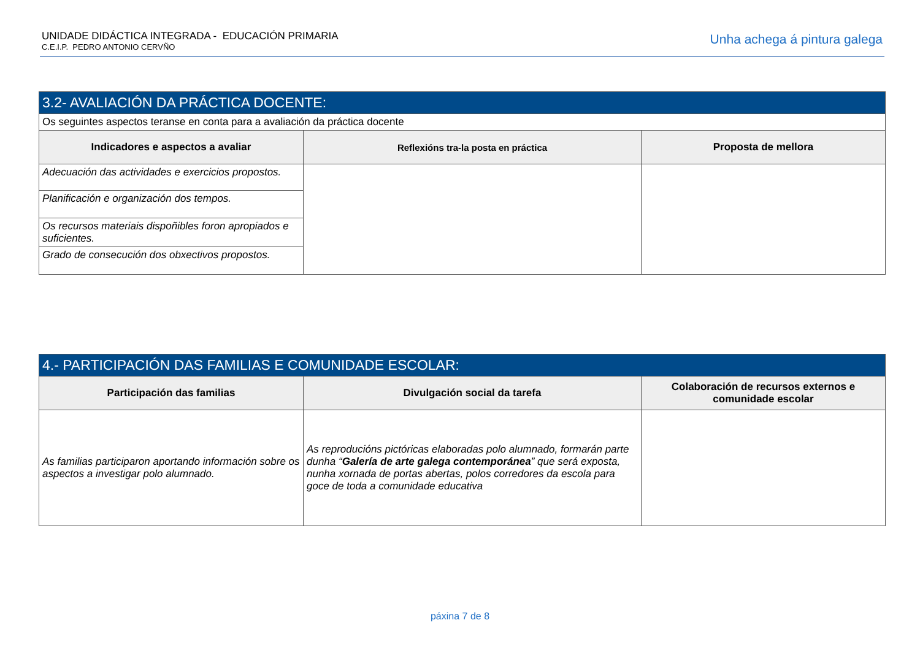UNIDADE DIDÁCTICA INTEGRADA - EDUCACIÓN PRIMARIA
C.E.I.P. PEDRO ANTONIO CERVÑO
Unha achega á pintura galega
| 3.2- AVALIACIÓN DA PRÁCTICA DOCENTE: | | |
| --- | --- | --- |
| Os seguintes aspectos teranse en conta para a avaliación da práctica docente | | |
| Indicadores e aspectos a avaliar | Reflexións tra-la posta en práctica | Proposta de mellora |
| Adecuación das actividades e exercicios propostos. | | |
| Planificación e organización dos tempos. | | |
| Os recursos materiais dispoñibles foron apropiados e suficientes. | | |
| Grado de consecución dos obxectivos propostos. | | |
| 4.- PARTICIPACIÓN DAS FAMILIAS E COMUNIDADE ESCOLAR: | | |
| --- | --- | --- |
| Participación das familias | Divulgación social da tarefa | Colaboración de recursos externos e comunidade escolar |
| As familias participaron aportando información sobre os aspectos a investigar polo alumnado. | As reproducións pictóricas elaboradas polo alumnado, formarán parte dunha “ Galería de arte galega contemporánea ” que será exposta, nunha xornada de portas abertas, polos corredores da escola para goce de toda a comunidade educativa | |
páxina 7 de 8